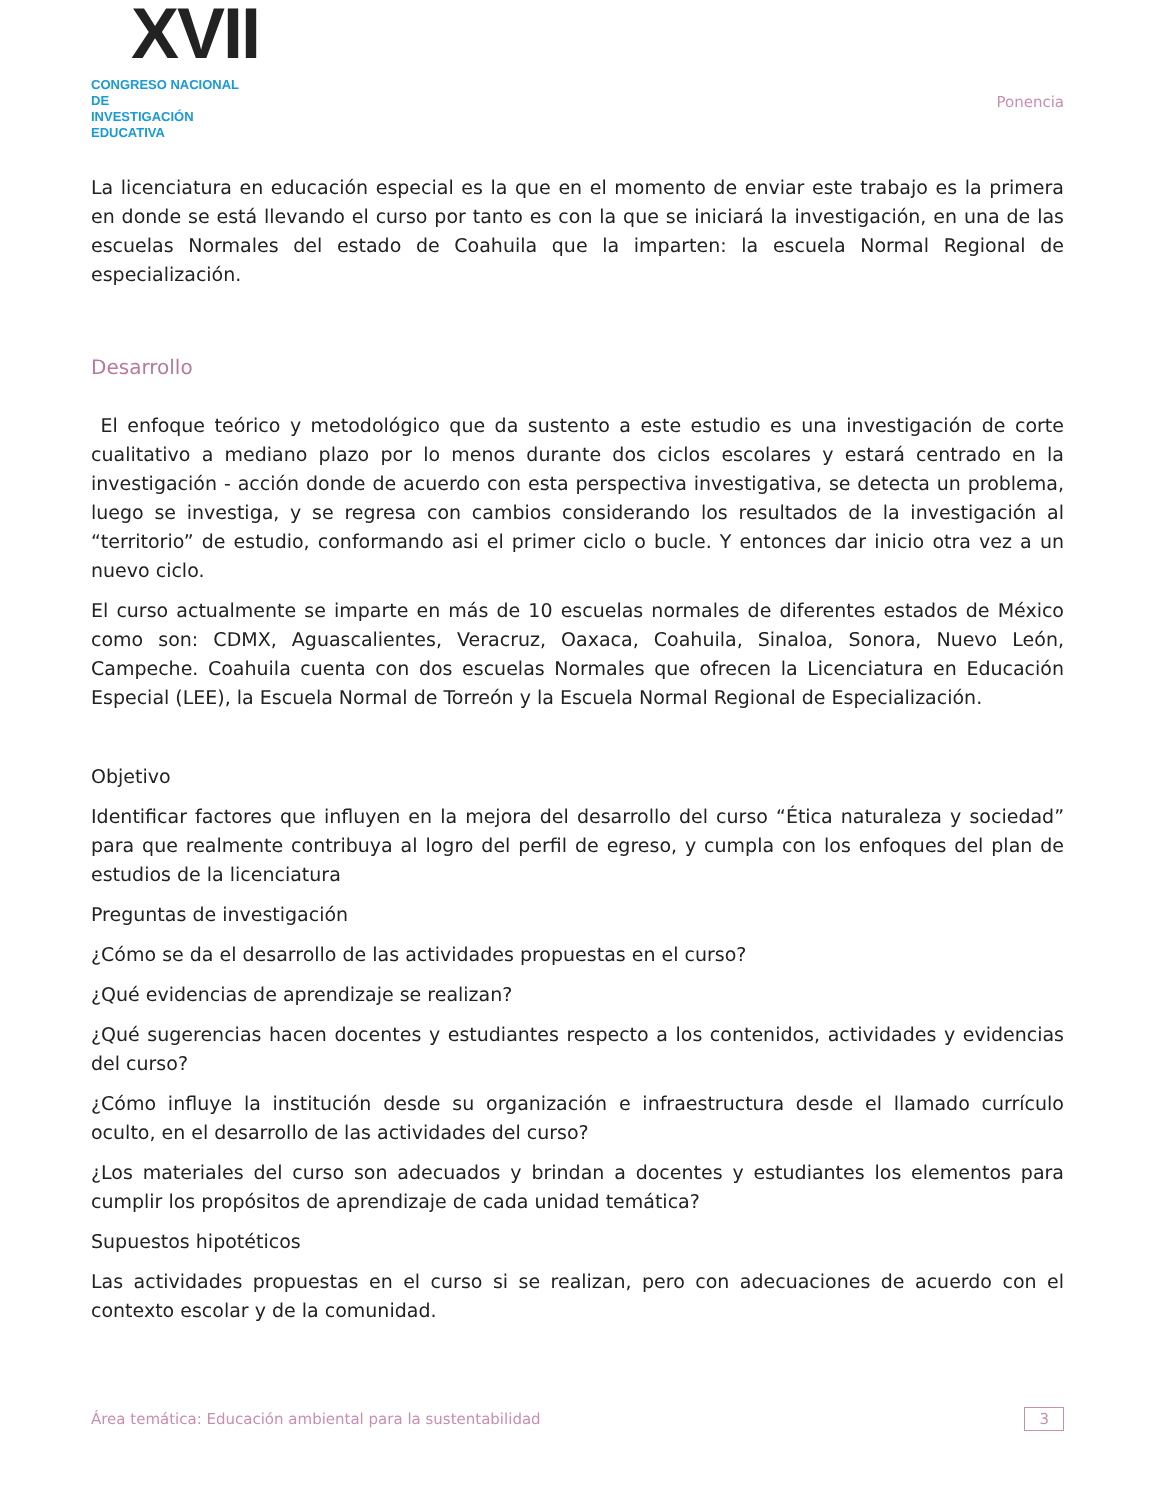XVII
CONGRESO NACIONAL DE
INVESTIGACIÓN EDUCATIVA
Ponencia
La licenciatura en educación especial es la que en el momento de enviar este trabajo es la primera en donde se está llevando el curso por tanto es con la que se iniciará la investigación, en una de las escuelas Normales del estado de Coahuila que la imparten: la escuela Normal Regional de especialización.
Desarrollo
El enfoque teórico y metodológico que da sustento a este estudio es una investigación de corte cualitativo a mediano plazo por lo menos durante dos ciclos escolares y estará centrado en la investigación - acción donde de acuerdo con esta perspectiva investigativa, se detecta un problema, luego se investiga, y se regresa con cambios considerando los resultados de la investigación al “territorio” de estudio, conformando asi el primer ciclo o bucle. Y entonces dar inicio otra vez a un nuevo ciclo.
El curso actualmente se imparte en más de 10 escuelas normales de diferentes estados de México como son: CDMX, Aguascalientes, Veracruz, Oaxaca, Coahuila, Sinaloa, Sonora, Nuevo León, Campeche. Coahuila cuenta con dos escuelas Normales que ofrecen la Licenciatura en Educación Especial (LEE), la Escuela Normal de Torreón y la Escuela Normal Regional de Especialización.
Objetivo
Identificar factores que influyen en la mejora del desarrollo del curso “Ética naturaleza y sociedad” para que realmente contribuya al logro del perfil de egreso, y cumpla con los enfoques del plan de estudios de la licenciatura
Preguntas de investigación
¿Cómo se da el desarrollo de las actividades propuestas en el curso?
¿Qué evidencias de aprendizaje se realizan?
¿Qué sugerencias hacen docentes y estudiantes respecto a los contenidos, actividades y evidencias del curso?
¿Cómo influye la institución desde su organización e infraestructura desde el llamado currículo oculto, en el desarrollo de las actividades del curso?
¿Los materiales del curso son adecuados y brindan a docentes y estudiantes los elementos para cumplir los propósitos de aprendizaje de cada unidad temática?
Supuestos hipotéticos
Las actividades propuestas en el curso si se realizan, pero con adecuaciones de acuerdo con el contexto escolar y de la comunidad.
Área temática: Educación ambiental para la sustentabilidad 3